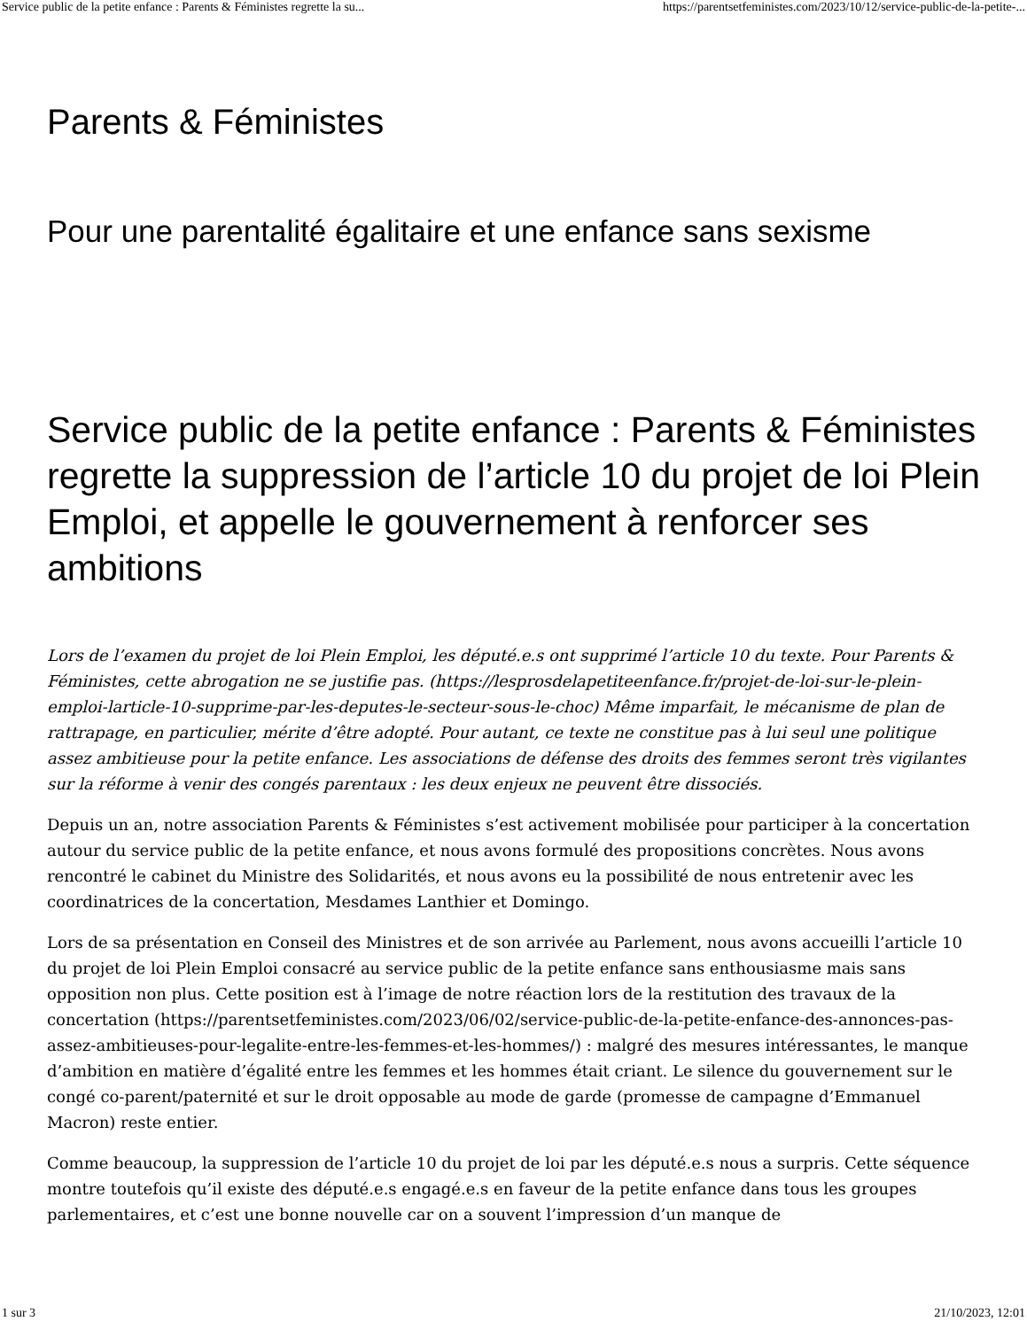Service public de la petite enfance : Parents & Féministes regrette la su... https://parentsetfeministes.com/2023/10/12/service-public-de-la-petite-...
Parents & Féministes
Pour une parentalité égalitaire et une enfance sans sexisme
Service public de la petite enfance : Parents & Féministes regrette la suppression de l’article 10 du projet de loi Plein Emploi, et appelle le gouvernement à renforcer ses ambitions
Lors de l’examen du projet de loi Plein Emploi, les député.e.s ont supprimé l’article 10 du texte. Pour Parents & Féministes, cette abrogation ne se justifie pas. (https://lesprosdelapetiteenfance.fr/projet-de-loi-sur-le-plein-emploi-larticle-10-supprime-par-les-deputes-le-secteur-sous-le-choc) Même imparfait, le mécanisme de plan de rattrapage, en particulier, mérite d’être adopté. Pour autant, ce texte ne constitue pas à lui seul une politique assez ambitieuse pour la petite enfance. Les associations de défense des droits des femmes seront très vigilantes sur la réforme à venir des congés parentaux : les deux enjeux ne peuvent être dissociés.
Depuis un an, notre association Parents & Féministes s’est activement mobilisée pour participer à la concertation autour du service public de la petite enfance, et nous avons formulé des propositions concrètes. Nous avons rencontré le cabinet du Ministre des Solidarités, et nous avons eu la possibilité de nous entretenir avec les coordinatrices de la concertation, Mesdames Lanthier et Domingo.
Lors de sa présentation en Conseil des Ministres et de son arrivée au Parlement, nous avons accueilli l’article 10 du projet de loi Plein Emploi consacré au service public de la petite enfance sans enthousiasme mais sans opposition non plus. Cette position est à l’image de notre réaction lors de la restitution des travaux de la concertation (https://parentsetfeministes.com/2023/06/02/service-public-de-la-petite-enfance-des-annonces-pas-assez-ambitieuses-pour-legalite-entre-les-femmes-et-les-hommes/) : malgré des mesures intéressantes, le manque d’ambition en matière d’égalité entre les femmes et les hommes était criant. Le silence du gouvernement sur le congé co-parent/paternité et sur le droit opposable au mode de garde (promesse de campagne d’Emmanuel Macron) reste entier.
Comme beaucoup, la suppression de l’article 10 du projet de loi par les député.e.s nous a surpris. Cette séquence montre toutefois qu’il existe des député.e.s engagé.e.s en faveur de la petite enfance dans tous les groupes parlementaires, et c’est une bonne nouvelle car on a souvent l’impression d’un manque de
1 sur 3 21/10/2023, 12:01